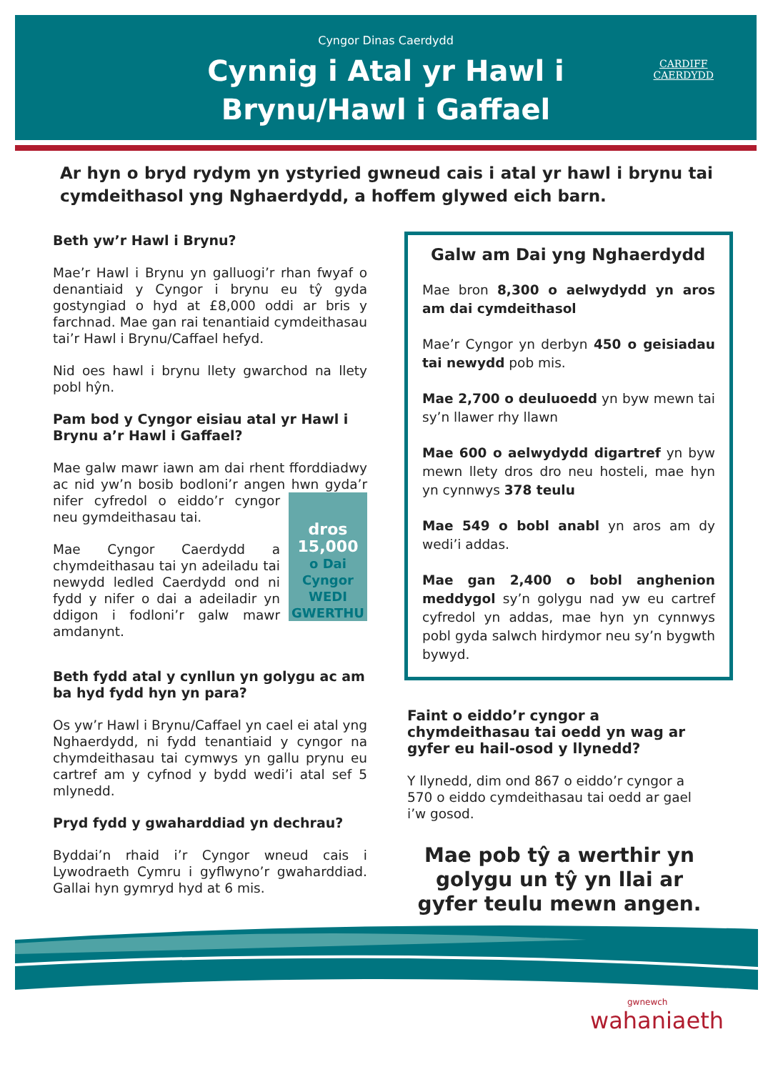Cyngor Dinas Caerdydd
Cynnig i Atal yr Hawl i
Brynu/Hawl i Gaffael
CARDIFF
CAERDYDD
Ar hyn o bryd rydym yn ystyried gwneud cais i atal yr hawl i brynu tai cymdeithasol yng Nghaerdydd, a hoffem glywed eich barn.
Beth yw’r Hawl i Brynu?
Mae’r Hawl i Brynu yn galluogi’r rhan fwyaf o denantiaid y Cyngor i brynu eu tŷ gyda gostyngiad o hyd at £8,000 oddi ar bris y farchnad. Mae gan rai tenantiaid cymdeithasau tai’r Hawl i Brynu/Caffael hefyd.
Nid oes hawl i brynu llety gwarchod na llety pobl hŷn.
Pam bod y Cyngor eisiau atal yr Hawl i Brynu a’r Hawl i Gaffael?
Mae galw mawr iawn am dai rhent fforddiadwy ac nid yw’n bosib bodloni’r angen hwn gyda’r dros
15,000
o Dai
Cyngor
WEDI
GWERTHU nifer cyfredol o eiddo’r cyngor neu gymdeithasau tai.
Mae Cyngor Caerdydd a chymdeithasau tai yn adeiladu tai newydd ledled Caerdydd ond ni fydd y nifer o dai a adeiladir yn ddigon i fodloni’r galw mawr amdanynt.
Beth fydd atal y cynllun yn golygu ac am ba hyd fydd hyn yn para?
Os yw’r Hawl i Brynu/Caffael yn cael ei atal yng Nghaerdydd, ni fydd tenantiaid y cyngor na chymdeithasau tai cymwys yn gallu prynu eu cartref am y cyfnod y bydd wedi’i atal sef 5 mlynedd.
Pryd fydd y gwaharddiad yn dechrau?
Byddai’n rhaid i’r Cyngor wneud cais i Lywodraeth Cymru i gyflwyno’r gwaharddiad. Gallai hyn gymryd hyd at 6 mis.
Galw am Dai yng Nghaerdydd
Mae bron 8,300 o aelwydydd yn aros am dai cymdeithasol
Mae’r Cyngor yn derbyn 450 o geisiadau tai newydd pob mis.
Mae 2,700 o deuluoedd yn byw mewn tai sy’n llawer rhy llawn
Mae 600 o aelwydydd digartref yn byw mewn llety dros dro neu hosteli, mae hyn yn cynnwys 378 teulu
Mae 549 o bobl anabl yn aros am dy wedi’i addas.
Mae gan 2,400 o bobl anghenion meddygol sy’n golygu nad yw eu cartref cyfredol yn addas, mae hyn yn cynnwys pobl gyda salwch hirdymor neu sy’n bygwth bywyd.
Faint o eiddo’r cyngor a chymdeithasau tai oedd yn wag ar gyfer eu hail-osod y llynedd?
Y llynedd, dim ond 867 o eiddo’r cyngor a 570 o eiddo cymdeithasau tai oedd ar gael i’w gosod.
Mae pob tŷ a werthir yn golygu un tŷ yn llai ar gyfer teulu mewn angen.
gwnewch
wahaniaeth